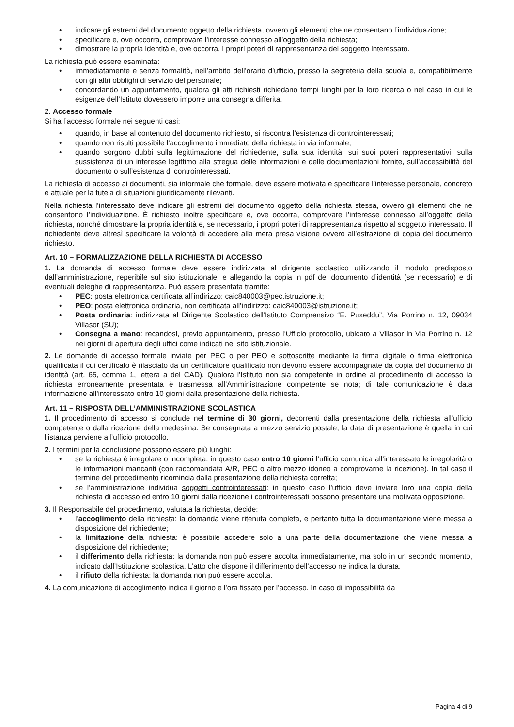indicare gli estremi del documento oggetto della richiesta, ovvero gli elementi che ne consentano l’individuazione;
specificare e, ove occorra, comprovare l’interesse connesso all’oggetto della richiesta;
dimostrare la propria identità e, ove occorra, i propri poteri di rappresentanza del soggetto interessato.
La richiesta può essere esaminata:
immediatamente e senza formalità, nell’ambito dell’orario d’ufficio, presso la segreteria della scuola e, compatibilmente con gli altri obblighi di servizio del personale;
concordando un appuntamento, qualora gli atti richiesti richiedano tempi lunghi per la loro ricerca o nel caso in cui le esigenze dell’Istituto dovessero imporre una consegna differita.
2. Accesso formale
Si ha l’accesso formale nei seguenti casi:
quando, in base al contenuto del documento richiesto, si riscontra l’esistenza di controinteressati;
quando non risulti possibile l’accoglimento immediato della richiesta in via informale;
quando sorgono dubbi sulla legittimazione del richiedente, sulla sua identità, sui suoi poteri rappresentativi, sulla sussistenza di un interesse legittimo alla stregua delle informazioni e delle documentazioni fornite, sull’accessibilità del documento o sull’esistenza di controinteressati.
La richiesta di accesso ai documenti, sia informale che formale, deve essere motivata e specificare l’interesse personale, concreto e attuale per la tutela di situazioni giuridicamente rilevanti.
Nella richiesta l’interessato deve indicare gli estremi del documento oggetto della richiesta stessa, ovvero gli elementi che ne consentono l’individuazione. È richiesto inoltre specificare e, ove occorra, comprovare l’interesse connesso all’oggetto della richiesta, nonché dimostrare la propria identità e, se necessario, i propri poteri di rappresentanza rispetto al soggetto interessato. Il richiedente deve altresì specificare la volontà di accedere alla mera presa visione ovvero all’estrazione di copia del documento richiesto.
Art. 10 – FORMALIZZAZIONE DELLA RICHIESTA DI ACCESSO
1. La domanda di accesso formale deve essere indirizzata al dirigente scolastico utilizzando il modulo predisposto dall’amministrazione, reperibile sul sito istituzionale, e allegando la copia in pdf del documento d’identità (se necessario) e di eventuali deleghe di rappresentanza. Può essere presentata tramite:
PEC: posta elettronica certificata all’indirizzo: caic840003@pec.istruzione.it;
PEO: posta elettronica ordinaria, non certificata all’indirizzo: caic840003@istruzione.it;
Posta ordinaria: indirizzata al Dirigente Scolastico dell’Istituto Comprensivo “E. Puxeddu”, Via Porrino n. 12, 09034 Villasor (SU);
Consegna a mano: recandosi, previo appuntamento, presso l’Ufficio protocollo, ubicato a Villasor in Via Porrino n. 12 nei giorni di apertura degli uffici come indicati nel sito istituzionale.
2. Le domande di accesso formale inviate per PEC o per PEO e sottoscritte mediante la firma digitale o firma elettronica qualificata il cui certificato è rilasciato da un certificatore qualificato non devono essere accompagnate da copia del documento di identità (art. 65, comma 1, lettera a del CAD). Qualora l’Istituto non sia competente in ordine al procedimento di accesso la richiesta erroneamente presentata è trasmessa all’Amministrazione competente se nota; di tale comunicazione è data informazione all’interessato entro 10 giorni dalla presentazione della richiesta.
Art. 11 – RISPOSTA DELL’AMMINISTRAZIONE SCOLASTICA
1. Il procedimento di accesso si conclude nel termine di 30 giorni, decorrenti dalla presentazione della richiesta all’ufficio competente o dalla ricezione della medesima. Se consegnata a mezzo servizio postale, la data di presentazione è quella in cui l’istanza perviene all’ufficio protocollo.
2. I termini per la conclusione possono essere più lunghi:
se la richiesta è irregolare o incompleta: in questo caso entro 10 giorni l’ufficio comunica all’interessato le irregolarità o le informazioni mancanti (con raccomandata A/R, PEC o altro mezzo idoneo a comprovarne la ricezione). In tal caso il termine del procedimento ricomincia dalla presentazione della richiesta corretta;
se l’amministrazione individua soggetti controinteressati: in questo caso l’ufficio deve inviare loro una copia della richiesta di accesso ed entro 10 giorni dalla ricezione i controinteressati possono presentare una motivata opposizione.
3. Il Responsabile del procedimento, valutata la richiesta, decide:
l’accoglimento della richiesta: la domanda viene ritenuta completa, e pertanto tutta la documentazione viene messa a disposizione del richiedente;
la limitazione della richiesta: è possibile accedere solo a una parte della documentazione che viene messa a disposizione del richiedente;
il differimento della richiesta: la domanda non può essere accolta immediatamente, ma solo in un secondo momento, indicato dall’Istituzione scolastica. L’atto che dispone il differimento dell’accesso ne indica la durata.
il rifiuto della richiesta: la domanda non può essere accolta.
4. La comunicazione di accoglimento indica il giorno e l’ora fissato per l’accesso. In caso di impossibilità da
Pagina 4 di 9